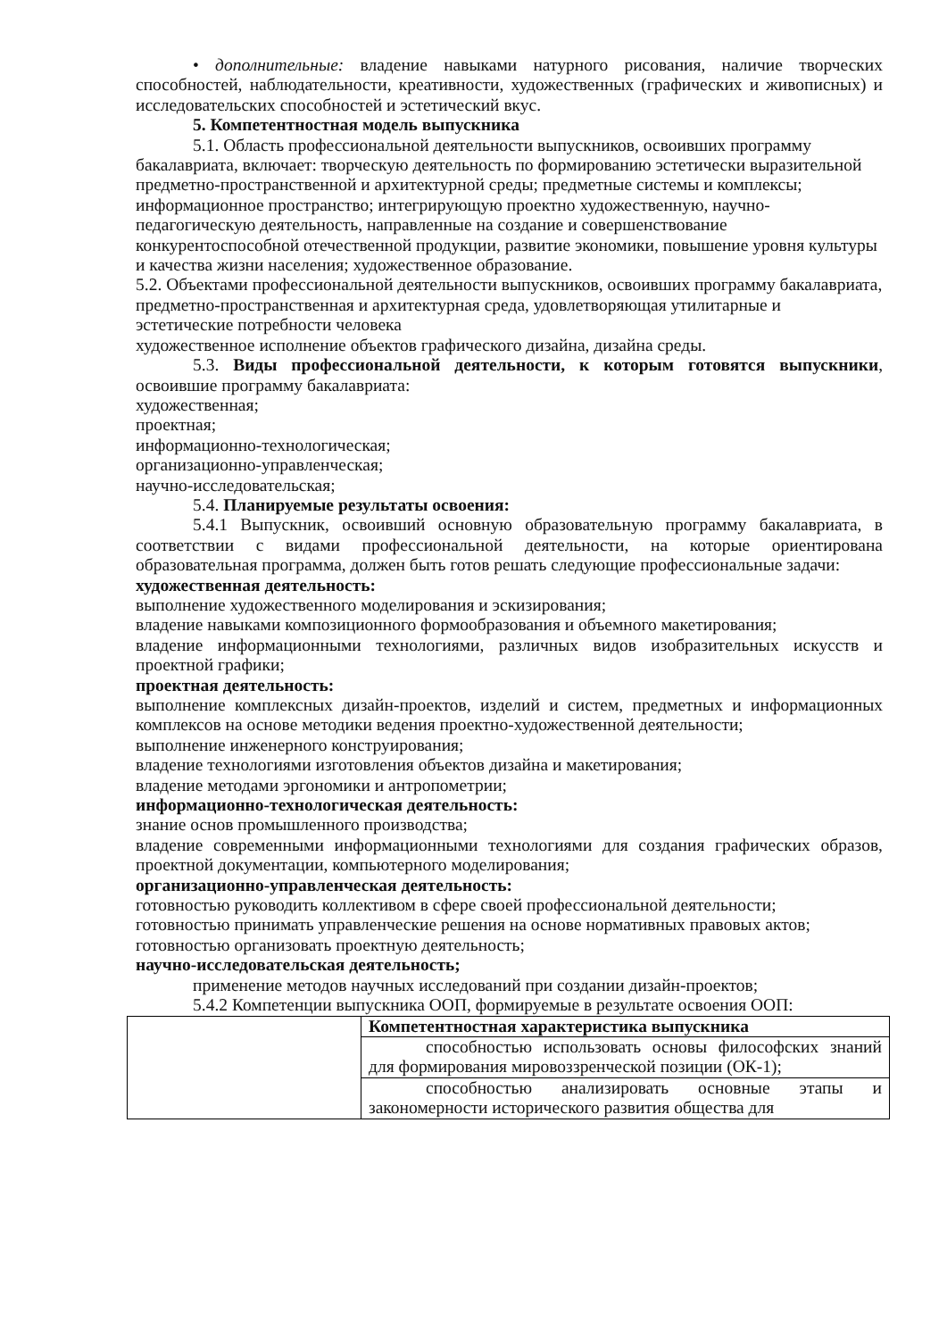• дополнительные: владение навыками натурного рисования, наличие творческих способностей, наблюдательности, креативности, художественных (графических и живописных) и исследовательских способностей и эстетический вкус.
5. Компетентностная модель выпускника
5.1. Область профессиональной деятельности выпускников, освоивших программу бакалавриата, включает: творческую деятельность по формированию эстетически выразительной предметно-пространственной и архитектурной среды; предметные системы и комплексы; информационное пространство; интегрирующую проектно художественную, научно-педагогическую деятельность, направленные на создание и совершенствование конкурентоспособной отечественной продукции, развитие экономики, повышение уровня культуры и качества жизни населения; художественное образование.
5.2. Объектами профессиональной деятельности выпускников, освоивших программу бакалавриата, предметно-пространственная и архитектурная среда, удовлетворяющая утилитарные и эстетические потребности человека
художественное исполнение объектов графического дизайна, дизайна среды.
5.3. Виды профессиональной деятельности, к которым готовятся выпускники, освоившие программу бакалавриата:
художественная;
проектная;
информационно-технологическая;
организационно-управленческая;
научно-исследовательская;
5.4. Планируемые результаты освоения:
5.4.1 Выпускник, освоивший основную образовательную программу бакалавриата, в соответствии с видами профессиональной деятельности, на которые ориентирована образовательная программа, должен быть готов решать следующие профессиональные задачи:
художественная деятельность:
выполнение художественного моделирования и эскизирования;
владение навыками композиционного формообразования и объемного макетирования;
владение информационными технологиями, различных видов изобразительных искусств и проектной графики;
проектная деятельность:
выполнение комплексных дизайн-проектов, изделий и систем, предметных и информационных комплексов на основе методики ведения проектно-художественной деятельности;
выполнение инженерного конструирования;
владение технологиями изготовления объектов дизайна и макетирования;
владение методами эргономики и антропометрии;
информационно-технологическая деятельность:
знание основ промышленного производства;
владение современными информационными технологиями для создания графических образов, проектной документации, компьютерного моделирования;
организационно-управленческая деятельность:
готовностью руководить коллективом в сфере своей профессиональной деятельности;
готовностью принимать управленческие решения на основе нормативных правовых актов;
готовностью организовать проектную деятельность;
научно-исследовательская деятельность;
применение методов научных исследований при создании дизайн-проектов;
5.4.2 Компетенции выпускника ООП, формируемые в результате освоения ООП:
| | Компетентностная характеристика выпускника |
| | способностью использовать основы философских знаний для формирования мировоззренческой позиции (ОК-1); |
| | способностью анализировать основные этапы и закономерности исторического развития общества для |